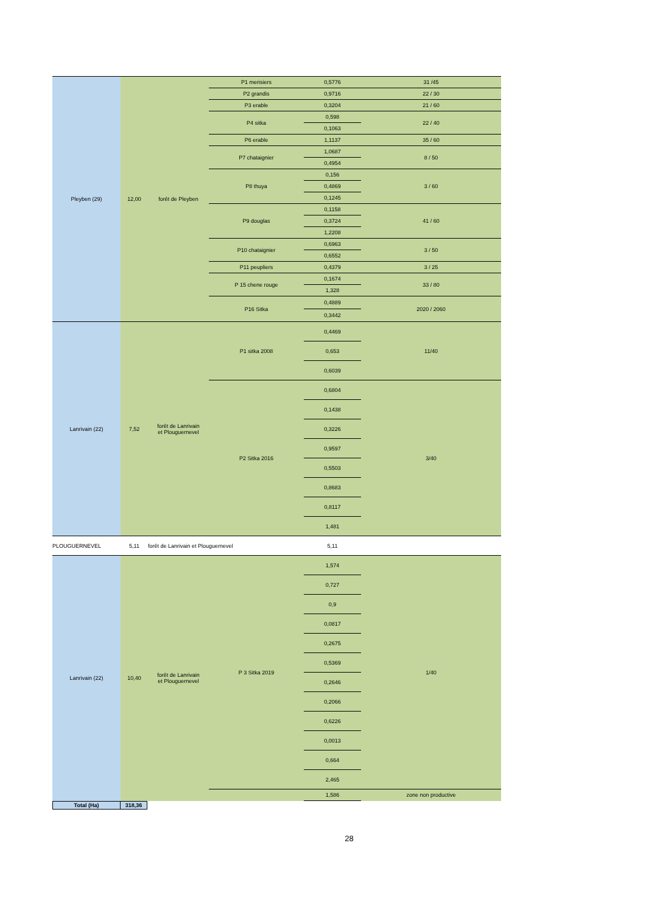| Pleyben (29) | 12,00 | forêt de Pleyben | P1 merisiers | 0,5776 | 31 /45 |
| | | | P2 grandis | 0,9716 | 22 / 30 |
| | | | P3 erable | 0,3204 | 21 / 60 |
| | | | P4 sitka | 0,598 | 22 / 40 |
| | | | | 0,1063 | |
| | | | P6 erable | 1,1137 | 35 / 60 |
| | | | P7 chataignier | 1,0687 | 8 / 50 |
| | | | | 0,4954 | |
| | | | P8 thuya | 0,156 | 3 / 60 |
| | | | | 0,4869 | |
| | | | | 0,1245 | |
| | | | P9 douglas | 0,1158 | 41 / 60 |
| | | | | 0,3724 | |
| | | | | 1,2208 | |
| | | | P10 chataignier | 0,6963 | 3 / 50 |
| | | | | 0,6552 | |
| | | | P11 peupliers | 0,4379 | 3 / 25 |
| | | | P 15 chene rouge | 0,1674 | 33 / 80 |
| | | | | 1,328 | |
| | | | P16 Sitka | 0,4889 | 2020 / 2060 |
| | | | | 0,3442 | |
| Lanrivain (22) | 7,52 | forêt de Lanrivain et Plouguernevel | P1 sitka 2008 | 0,4469 | 11/40 |
| | | | | 0,653 | |
| | | | | 0,6039 | |
| | | | P2 Sitka 2016 | 0,6804 | 3/40 |
| | | | | 0,1438 | |
| | | | | 0,3226 | |
| | | | | 0,9597 | |
| | | | | 0,5503 | |
| | | | | 0,8683 | |
| | | | | 0,8117 | |
| | | | | 1,481 | |
| PLOUGUERNEVEL | 5,11 | forêt de Lanrivain et Plouguernevel | | 5,11 | |
| Lanrivain (22) | 10,40 | forêt de Lanrivain et Plouguernevel | P 3 Sitka 2019 | 1,574 | 1/40 |
| | | | | 0,727 | |
| | | | | 0,9 | |
| | | | | 0,0817 | |
| | | | | 0,2675 | |
| | | | | 0,5369 | |
| | | | | 0,2646 | |
| | | | | 0,2066 | |
| | | | | 0,6226 | |
| | | | | 0,0013 | |
| | | | | 0,664 | |
| | | | | 2,465 | |
| | | | | 1,586 | zone non productive |
| Total (Ha) | 318,36 |
28